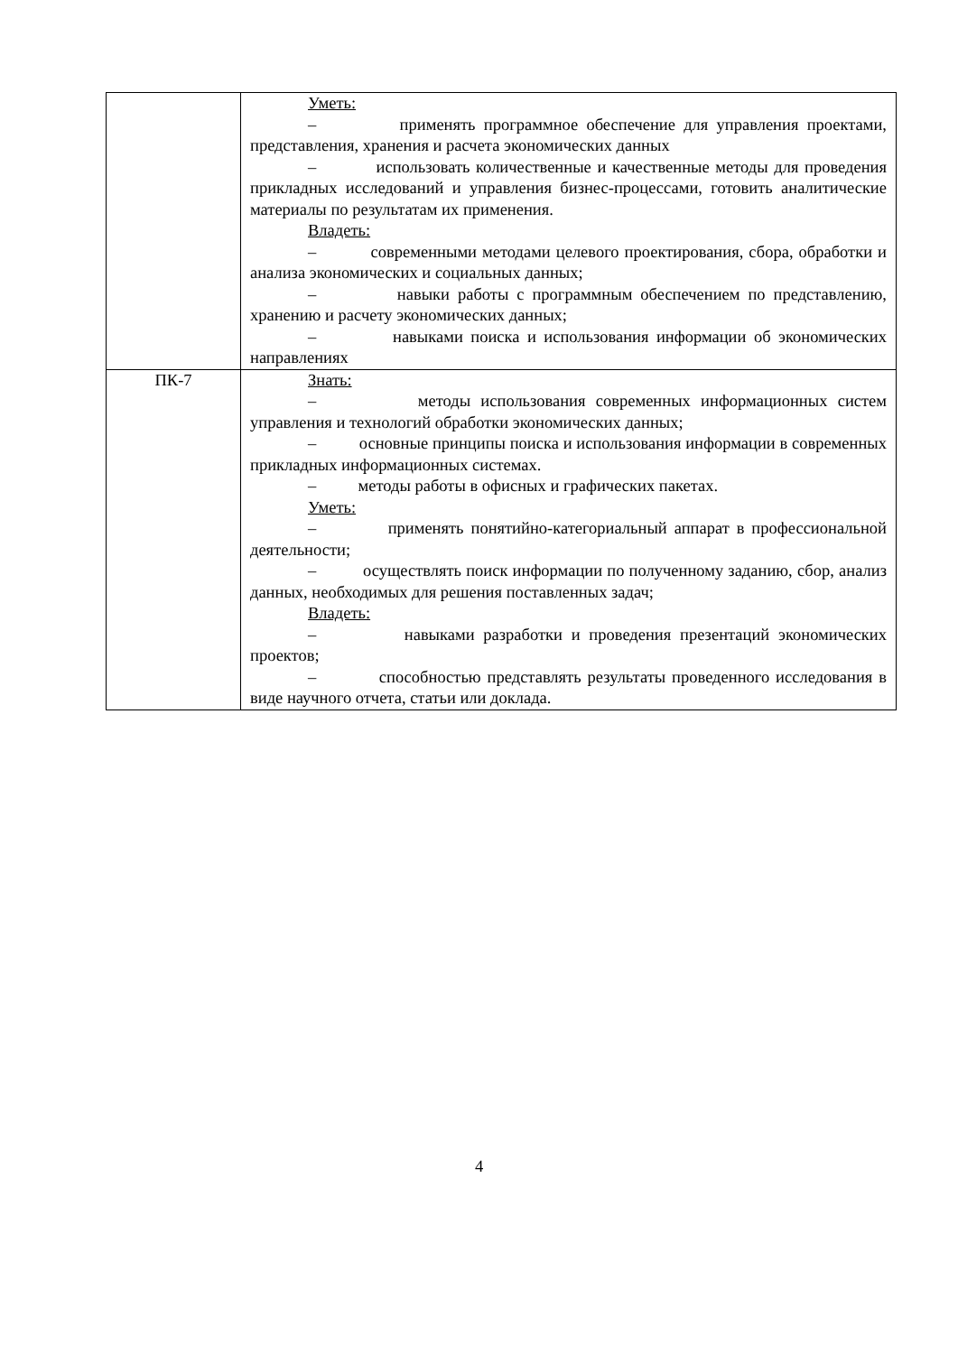| | Уметь: – применять программное обеспечение для управления проектами, представления, хранения и расчета экономических данных – использовать количественные и качественные методы для проведения прикладных исследований и управления бизнес-процессами, готовить аналитические материалы по результатам их применения. Владеть: – современными методами целевого проектирования, сбора, обработки и анализа экономических и социальных данных; – навыки работы с программным обеспечением по представлению, хранению и расчету экономических данных; – навыками поиска и использования информации об экономических направлениях |
| ПК-7 | Знать: – методы использования современных информационных систем управления и технологий обработки экономических данных; – основные принципы поиска и использования информации в современных прикладных информационных системах. – методы работы в офисных и графических пакетах. Уметь: – применять понятийно-категориальный аппарат в профессиональной деятельности; – осуществлять поиск информации по полученному заданию, сбор, анализ данных, необходимых для решения поставленных задач; Владеть: – навыками разработки и проведения презентаций экономических проектов; – способностью представлять результаты проведенного исследования в виде научного отчета, статьи или доклада. |
4